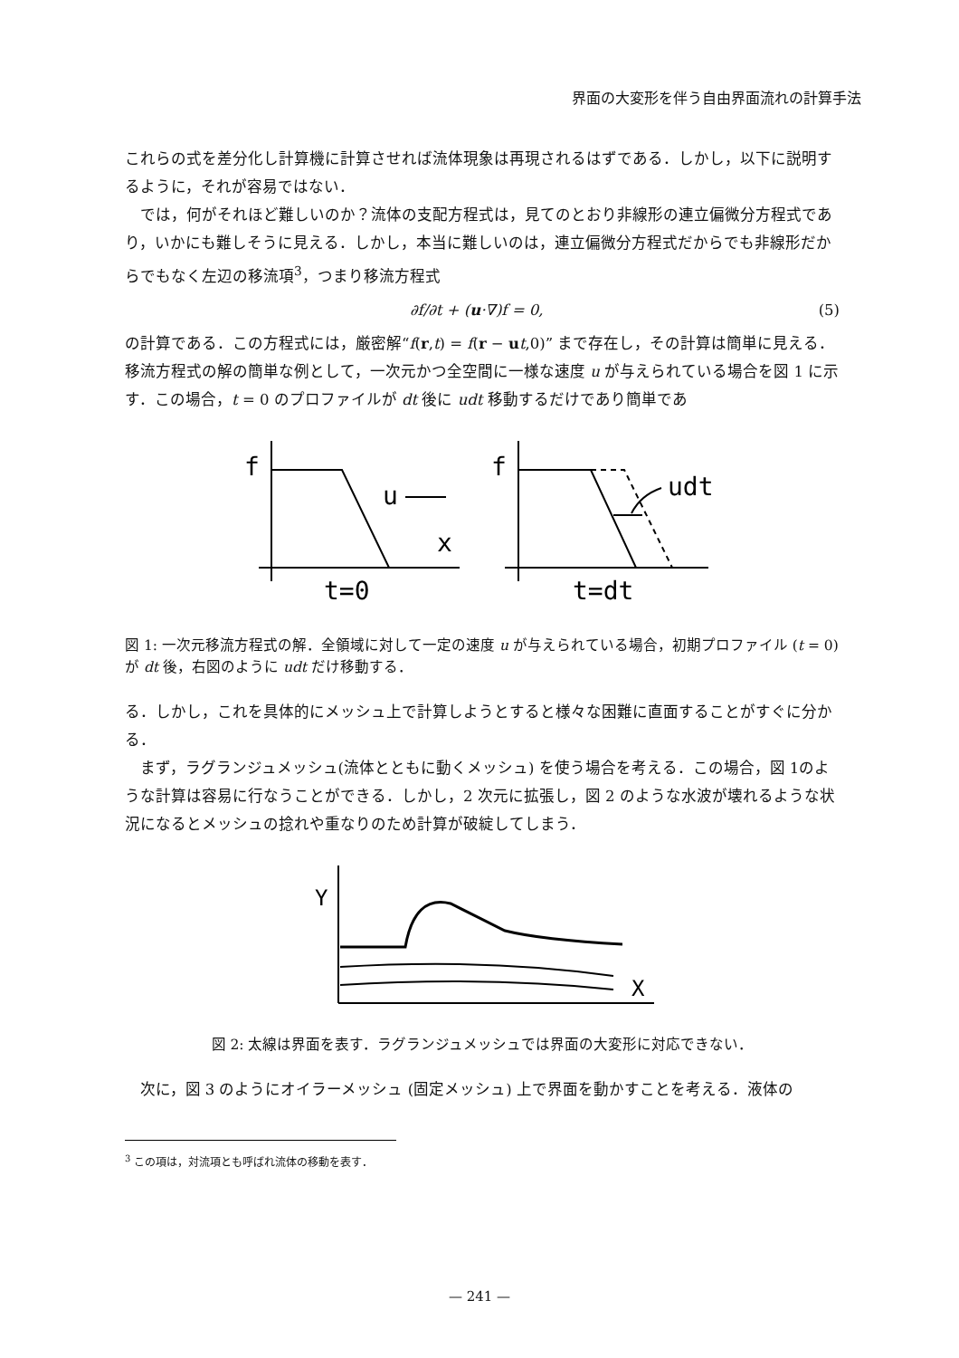界面の大変形を伴う自由界面流れの計算手法
これらの式を差分化し計算機に計算させれば流体現象は再現されるはずである．しかし，以下に説明するように，それが容易ではない．
では，何がそれほど難しいのか？流体の支配方程式は，見てのとおり非線形の連立偏微分方程式であり，いかにも難しそうに見える．しかし，本当に難しいのは，連立偏微分方程式だからでも非線形だからでもなく左辺の移流項<sup>3</sup>，つまり移流方程式
∂f/∂t + (u·∇)f = 0, (5)
の計算である．この方程式には，厳密解“f(r,t) = f(r − ut,0)” まで存在し，その計算は簡単に見える．移流方程式の解の簡単な例として，一次元かつ全空間に一様な速度 u が与えられている場合を図 1 に示す．この場合，t = 0 のプロファイルが dt 後に udt 移動するだけであり簡単であ
f
u
x
t=0
f
udt
t=dt
図 1: 一次元移流方程式の解．全領域に対して一定の速度 u が与えられている場合，初期プロファイル (t = 0) が dt 後，右図のように udt だけ移動する．
る．しかし，これを具体的にメッシュ上で計算しようとすると様々な困難に直面することがすぐに分かる．
まず，ラグランジュメッシュ(流体とともに動くメッシュ) を使う場合を考える．この場合，図 1のような計算は容易に行なうことができる．しかし，2 次元に拡張し，図 2 のような水波が壊れるような状況になるとメッシュの捻れや重なりのため計算が破綻してしまう．
Y
X
図 2: 太線は界面を表す．ラグランジュメッシュでは界面の大変形に対応できない．
次に，図 3 のようにオイラーメッシュ (固定メッシュ) 上で界面を動かすことを考える．液体の
<sup>3</sup> この項は，対流項とも呼ばれ流体の移動を表す．
— 241 —